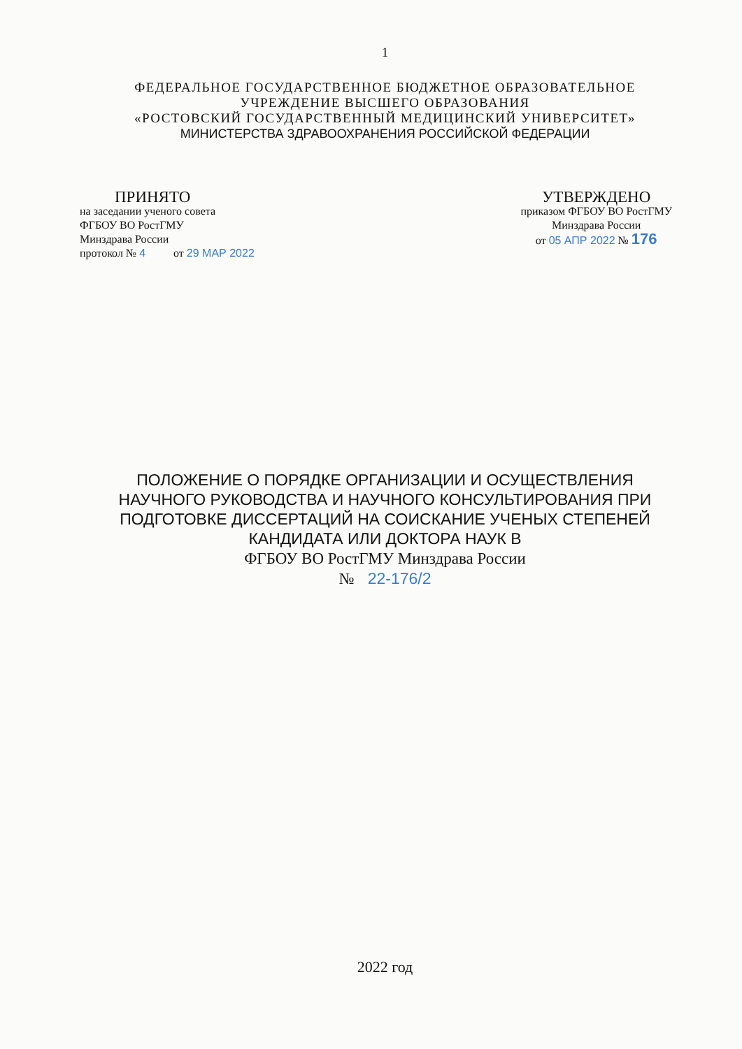1
ФЕДЕРАЛЬНОЕ ГОСУДАРСТВЕННОЕ БЮДЖЕТНОЕ ОБРАЗОВАТЕЛЬНОЕ
УЧРЕЖДЕНИЕ ВЫСШЕГО ОБРАЗОВАНИЯ
«РОСТОВСКИЙ ГОСУДАРСТВЕННЫЙ МЕДИЦИНСКИЙ УНИВЕРСИТЕТ»
МИНИСТЕРСТВА ЗДРАВООХРАНЕНИЯ РОССИЙСКОЙ ФЕДЕРАЦИИ
ПРИНЯТО
на заседании ученого совета
ФГБОУ ВО РостГМУ
Минздрава России
протокол № 4 от 29 МАР 2022
УТВЕРЖДЕНО
приказом ФГБОУ ВО РостГМУ
Минздрава России
от 05 АПР 2022 № 176
ПОЛОЖЕНИЕ О ПОРЯДКЕ ОРГАНИЗАЦИИ И ОСУЩЕСТВЛЕНИЯ
НАУЧНОГО РУКОВОДСТВА И НАУЧНОГО КОНСУЛЬТИРОВАНИЯ ПРИ
ПОДГОТОВКЕ ДИССЕРТАЦИЙ НА СОИСКАНИЕ УЧЕНЫХ СТЕПЕНЕЙ
КАНДИДАТА ИЛИ ДОКТОРА НАУК В
ФГБОУ ВО РостГМУ Минздрава России
№ 22-176/2
2022 год